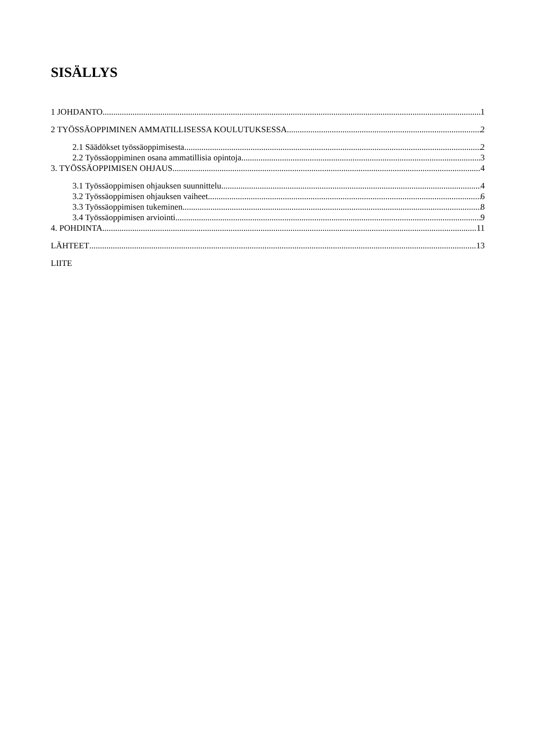SISÄLLYS
1 JOHDANTO 1
2 TYÖSSÄOPPIMINEN AMMATILLISESSA KOULUTUKSESSA 2
2.1 Säädökset työssäoppimisesta 2
2.2 Työssäoppiminen osana ammatillisia opintoja 3
3. TYÖSSÄOPPIMISEN OHJAUS 4
3.1 Työssäoppimisen ohjauksen suunnittelu 4
3.2 Työssäoppimisen ohjauksen vaiheet 6
3.3 Työssäoppimisen tukeminen 8
3.4 Työssäoppimisen arviointi 9
4. POHDINTA 11
LÄHTEET 13
LIITE